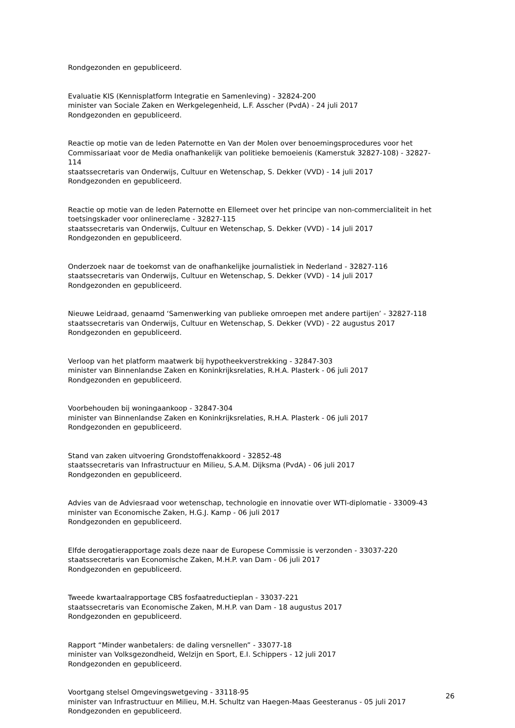Rondgezonden en gepubliceerd.
Evaluatie KIS (Kennisplatform Integratie en Samenleving) - 32824-200
minister van Sociale Zaken en Werkgelegenheid, L.F. Asscher (PvdA) - 24 juli 2017
Rondgezonden en gepubliceerd.
Reactie op motie van de leden Paternotte en Van der Molen over benoemingsprocedures voor het Commissariaat voor de Media onafhankelijk van politieke bemoeienis (Kamerstuk 32827-108) - 32827-114
staatssecretaris van Onderwijs, Cultuur en Wetenschap, S. Dekker (VVD) - 14 juli 2017
Rondgezonden en gepubliceerd.
Reactie op motie van de leden Paternotte en Ellemeet over het principe van non-commercialiteit in het toetsingskader voor onlinereclame - 32827-115
staatssecretaris van Onderwijs, Cultuur en Wetenschap, S. Dekker (VVD) - 14 juli 2017
Rondgezonden en gepubliceerd.
Onderzoek naar de toekomst van de onafhankelijke journalistiek in Nederland - 32827-116
staatssecretaris van Onderwijs, Cultuur en Wetenschap, S. Dekker (VVD) - 14 juli 2017
Rondgezonden en gepubliceerd.
Nieuwe Leidraad, genaamd ‘Samenwerking van publieke omroepen met andere partijen’ - 32827-118
staatssecretaris van Onderwijs, Cultuur en Wetenschap, S. Dekker (VVD) - 22 augustus 2017
Rondgezonden en gepubliceerd.
Verloop van het platform maatwerk bij hypotheekverstrekking - 32847-303
minister van Binnenlandse Zaken en Koninkrijksrelaties, R.H.A. Plasterk - 06 juli 2017
Rondgezonden en gepubliceerd.
Voorbehouden bij woningaankoop - 32847-304
minister van Binnenlandse Zaken en Koninkrijksrelaties, R.H.A. Plasterk - 06 juli 2017
Rondgezonden en gepubliceerd.
Stand van zaken uitvoering Grondstoffenakkoord - 32852-48
staatssecretaris van Infrastructuur en Milieu, S.A.M. Dijksma (PvdA) - 06 juli 2017
Rondgezonden en gepubliceerd.
Advies van de Adviesraad voor wetenschap, technologie en innovatie over WTI-diplomatie - 33009-43
minister van Economische Zaken, H.G.J. Kamp - 06 juli 2017
Rondgezonden en gepubliceerd.
Elfde derogatierapportage zoals deze naar de Europese Commissie is verzonden - 33037-220
staatssecretaris van Economische Zaken, M.H.P. van Dam - 06 juli 2017
Rondgezonden en gepubliceerd.
Tweede kwartaalrapportage CBS fosfaatreductieplan - 33037-221
staatssecretaris van Economische Zaken, M.H.P. van Dam - 18 augustus 2017
Rondgezonden en gepubliceerd.
Rapport “Minder wanbetalers: de daling versnellen” - 33077-18
minister van Volksgezondheid, Welzijn en Sport, E.I. Schippers - 12 juli 2017
Rondgezonden en gepubliceerd.
Voortgang stelsel Omgevingswetgeving - 33118-95
minister van Infrastructuur en Milieu, M.H. Schultz van Haegen-Maas Geesteranus - 05 juli 2017
Rondgezonden en gepubliceerd.
26